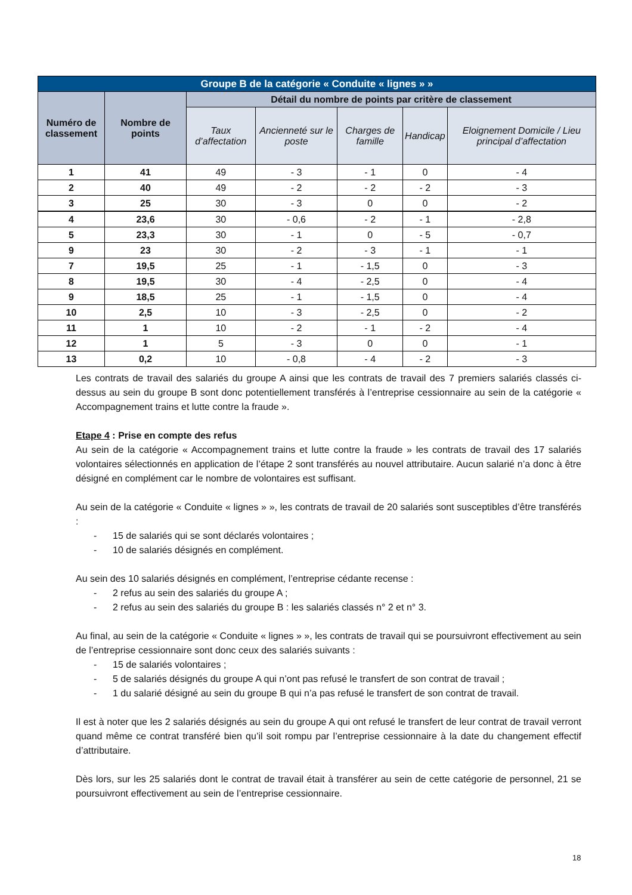| Groupe B de la catégorie « Conduite « lignes » » | | | | | | |
| --- | --- | --- | --- | --- | --- | --- |
| Numéro de classement | Nombre de points | Détail du nombre de points par critère de classement | | | | |
| | | Taux d’affectation | Ancienneté sur le poste | Charges de famille | Handicap | Eloignement Domicile / Lieu principal d’affectation |
| 1 | 41 | 49 | - 3 | - 1 | 0 | - 4 |
| 2 | 40 | 49 | - 2 | - 2 | - 2 | - 3 |
| 3 | 25 | 30 | - 3 | 0 | 0 | - 2 |
| 4 | 23,6 | 30 | - 0,6 | - 2 | - 1 | - 2,8 |
| 5 | 23,3 | 30 | - 1 | 0 | - 5 | - 0,7 |
| 9 | 23 | 30 | - 2 | - 3 | - 1 | - 1 |
| 7 | 19,5 | 25 | - 1 | - 1,5 | 0 | - 3 |
| 8 | 19,5 | 30 | - 4 | - 2,5 | 0 | - 4 |
| 9 | 18,5 | 25 | - 1 | - 1,5 | 0 | - 4 |
| 10 | 2,5 | 10 | - 3 | - 2,5 | 0 | - 2 |
| 11 | 1 | 10 | - 2 | - 1 | - 2 | - 4 |
| 12 | 1 | 5 | - 3 | 0 | 0 | - 1 |
| 13 | 0,2 | 10 | - 0,8 | - 4 | - 2 | - 3 |
Les contrats de travail des salariés du groupe A ainsi que les contrats de travail des 7 premiers salariés classés ci-dessus au sein du groupe B sont donc potentiellement transférés à l’entreprise cessionnaire au sein de la catégorie « Accompagnement trains et lutte contre la fraude ».
Etape 4 : Prise en compte des refus
Au sein de la catégorie « Accompagnement trains et lutte contre la fraude » les contrats de travail des 17 salariés volontaires sélectionnés en application de l’étape 2 sont transférés au nouvel attributaire. Aucun salarié n’a donc à être désigné en complément car le nombre de volontaires est suffisant.
Au sein de la catégorie « Conduite « lignes » », les contrats de travail de 20 salariés sont susceptibles d’être transférés :
- 15 de salariés qui se sont déclarés volontaires ;
- 10 de salariés désignés en complément.
Au sein des 10 salariés désignés en complément, l’entreprise cédante recense :
- 2 refus au sein des salariés du groupe A ;
- 2 refus au sein des salariés du groupe B : les salariés classés n° 2 et n° 3.
Au final, au sein de la catégorie « Conduite « lignes » », les contrats de travail qui se poursuivront effectivement au sein de l’entreprise cessionnaire sont donc ceux des salariés suivants :
- 15 de salariés volontaires ;
- 5 de salariés désignés du groupe A qui n’ont pas refusé le transfert de son contrat de travail ;
- 1 du salarié désigné au sein du groupe B qui n’a pas refusé le transfert de son contrat de travail.
Il est à noter que les 2 salariés désignés au sein du groupe A qui ont refusé le transfert de leur contrat de travail verront quand même ce contrat transféré bien qu’il soit rompu par l’entreprise cessionnaire à la date du changement effectif d’attributaire.
Dès lors, sur les 25 salariés dont le contrat de travail était à transférer au sein de cette catégorie de personnel, 21 se poursuivront effectivement au sein de l’entreprise cessionnaire.
18